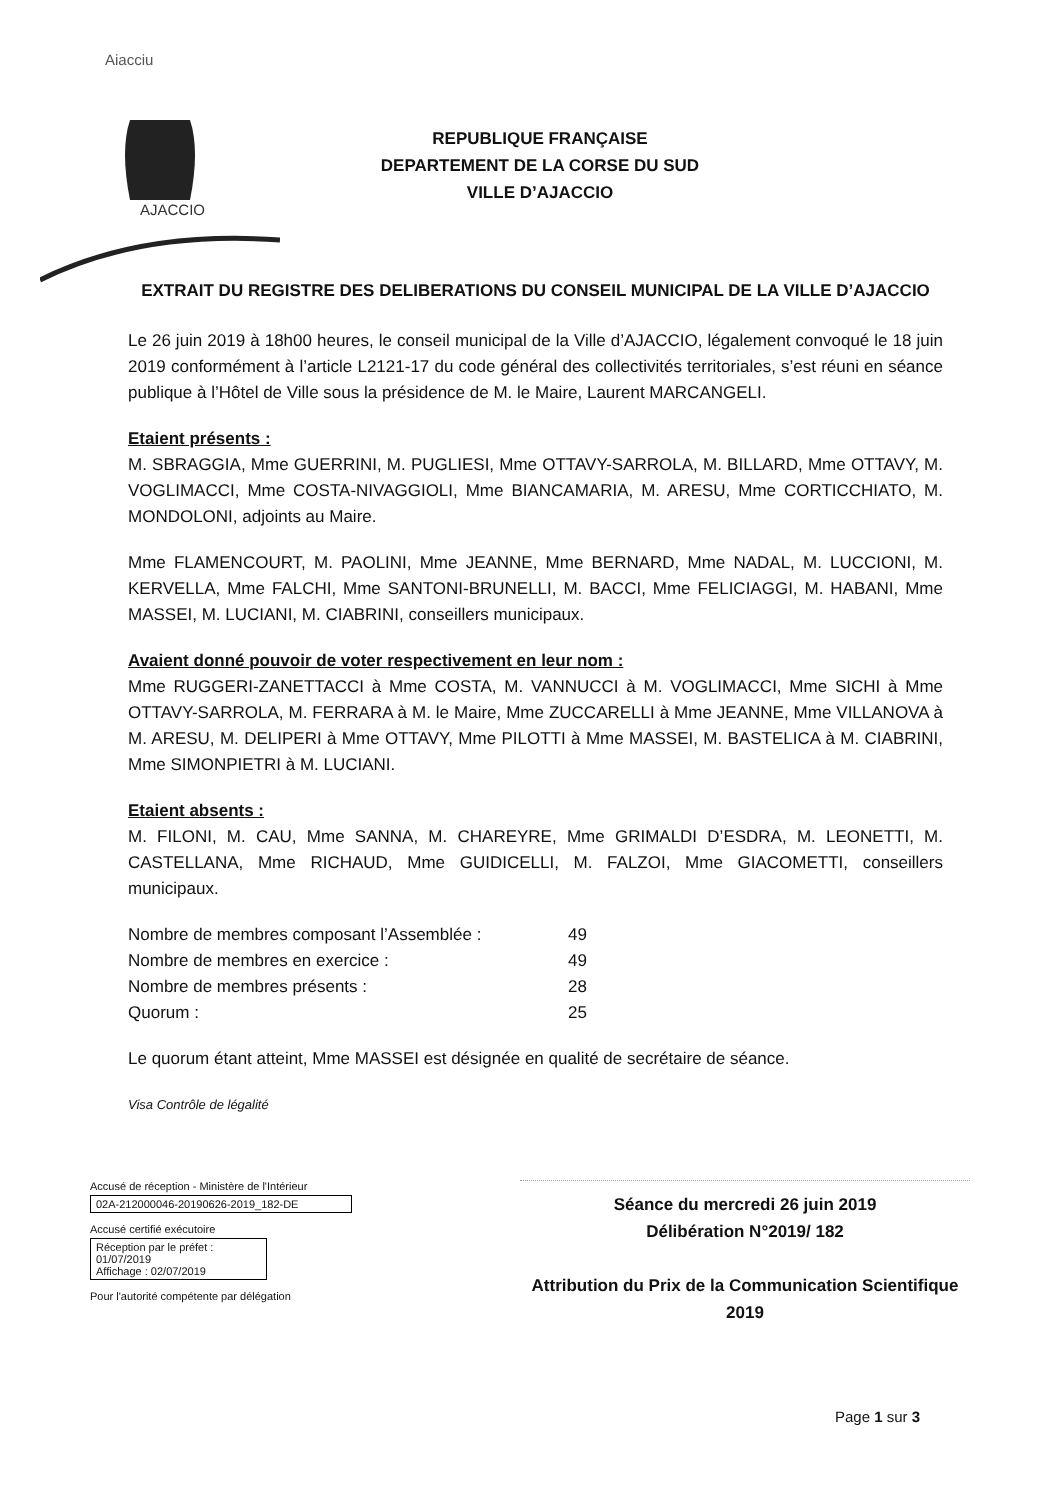Aiacciu
AJACCIO
REPUBLIQUE FRANÇAISE
DEPARTEMENT DE LA CORSE DU SUD
VILLE D’AJACCIO
EXTRAIT DU REGISTRE DES DELIBERATIONS DU CONSEIL MUNICIPAL DE LA VILLE D’AJACCIO
Le 26 juin 2019 à 18h00 heures, le conseil municipal de la Ville d’AJACCIO, légalement convoqué le 18 juin 2019 conformément à l’article L2121-17 du code général des collectivités territoriales, s’est réuni en séance publique à l’Hôtel de Ville sous la présidence de M. le Maire, Laurent MARCANGELI.
Etaient présents :
M. SBRAGGIA, Mme GUERRINI, M. PUGLIESI, Mme OTTAVY-SARROLA, M. BILLARD, Mme OTTAVY, M. VOGLIMACCI, Mme COSTA-NIVAGGIOLI, Mme BIANCAMARIA, M. ARESU, Mme CORTICCHIATO, M. MONDOLONI, adjoints au Maire.
Mme FLAMENCOURT, M. PAOLINI, Mme JEANNE, Mme BERNARD, Mme NADAL, M. LUCCIONI, M. KERVELLA, Mme FALCHI, Mme SANTONI-BRUNELLI, M. BACCI, Mme FELICIAGGI, M. HABANI, Mme MASSEI, M. LUCIANI, M. CIABRINI, conseillers municipaux.
Avaient donné pouvoir de voter respectivement en leur nom :
Mme RUGGERI-ZANETTACCI à Mme COSTA, M. VANNUCCI à M. VOGLIMACCI, Mme SICHI à Mme OTTAVY-SARROLA, M. FERRARA à M. le Maire, Mme ZUCCARELLI à Mme JEANNE, Mme VILLANOVA à M. ARESU, M. DELIPERI à Mme OTTAVY, Mme PILOTTI à Mme MASSEI, M. BASTELICA à M. CIABRINI, Mme SIMONPIETRI à M. LUCIANI.
Etaient absents :
M. FILONI, M. CAU, Mme SANNA, M. CHAREYRE, Mme GRIMALDI D’ESDRA, M. LEONETTI, M. CASTELLANA, Mme RICHAUD, Mme GUIDICELLI, M. FALZOI, Mme GIACOMETTI, conseillers municipaux.
| Nombre de membres composant l’Assemblée : | 49 |
| Nombre de membres en exercice : | 49 |
| Nombre de membres présents : | 28 |
| Quorum : | 25 |
Le quorum étant atteint, Mme MASSEI est désignée en qualité de secrétaire de séance.
Visa Contrôle de légalité
Accusé de réception - Ministère de l'Intérieur
02A-212000046-20190626-2019_182-DE
Accusé certifié exécutoire
Réception par le préfet : 01/07/2019
Affichage : 02/07/2019
Pour l'autorité compétente par délégation
Séance du mercredi 26 juin 2019
Délibération N°2019/ 182
Attribution du Prix de la Communication Scientifique
2019
Page 1 sur 3